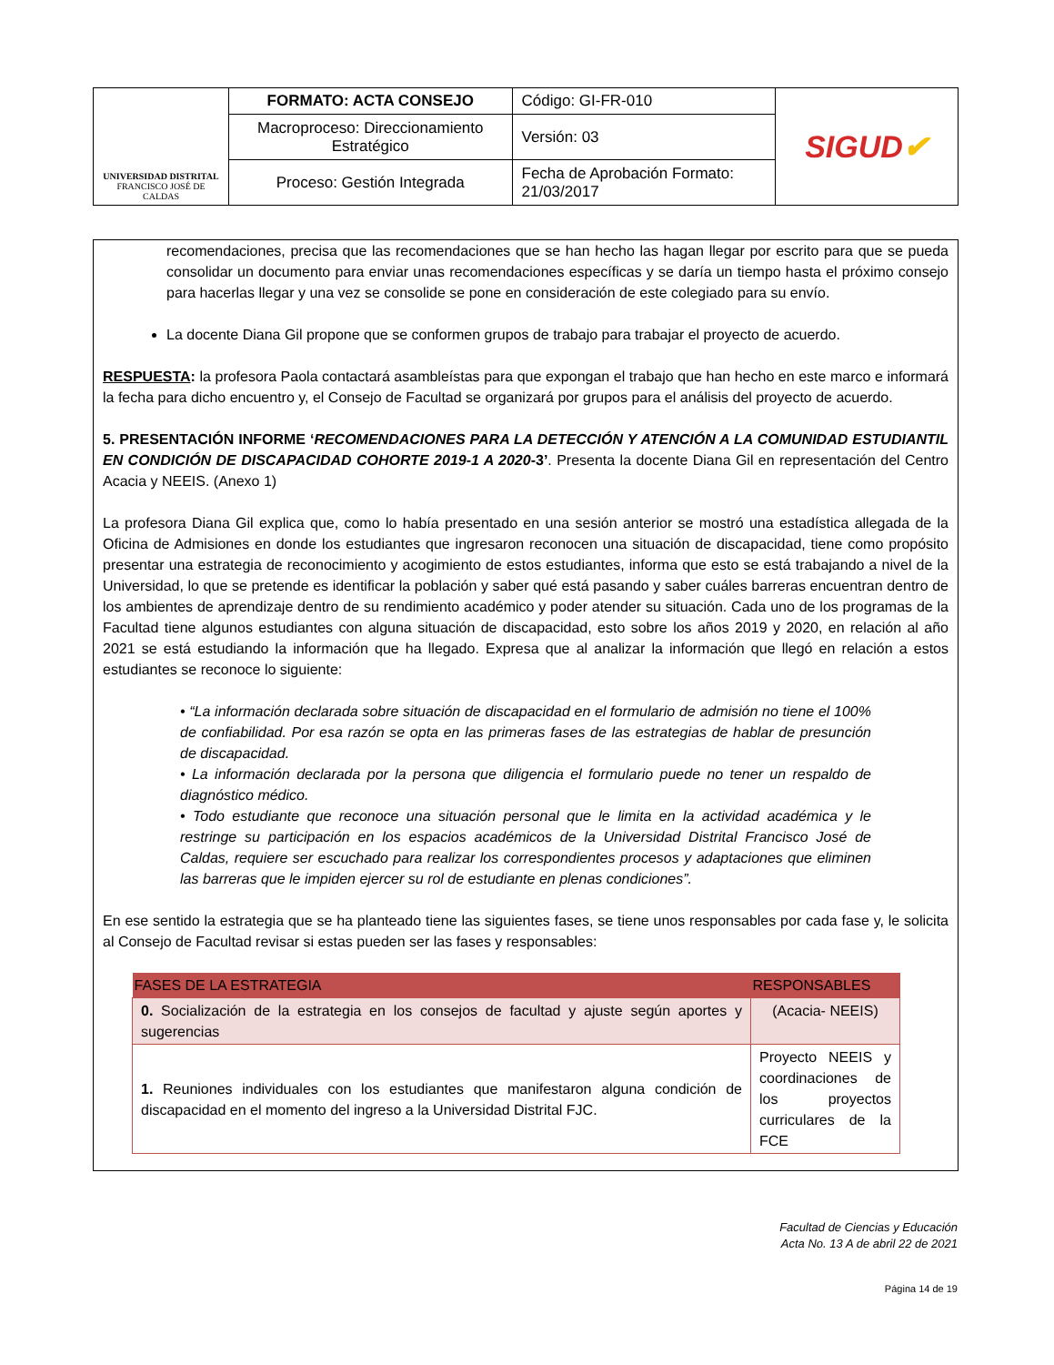| UNIVERSIDAD DISTRITAL FRANCISCO JOSÉ DE CALDAS | FORMATO: ACTA CONSEJO | Código: GI-FR-010 | SIGUD ✔ |
| | Macroproceso: Direccionamiento Estratégico | Versión: 03 | |
| | Proceso: Gestión Integrada | Fecha de Aprobación Formato: 21/03/2017 | |
recomendaciones, precisa que las recomendaciones que se han hecho las hagan llegar por escrito para que se pueda consolidar un documento para enviar unas recomendaciones específicas y se daría un tiempo hasta el próximo consejo para hacerlas llegar y una vez se consolide se pone en consideración de este colegiado para su envío.
La docente Diana Gil propone que se conformen grupos de trabajo para trabajar el proyecto de acuerdo.
RESPUESTA: la profesora Paola contactará asambleístas para que expongan el trabajo que han hecho en este marco e informará la fecha para dicho encuentro y, el Consejo de Facultad se organizará por grupos para el análisis del proyecto de acuerdo.
5. PRESENTACIÓN INFORME ‘RECOMENDACIONES PARA LA DETECCIÓN Y ATENCIÓN A LA COMUNIDAD ESTUDIANTIL EN CONDICIÓN DE DISCAPACIDAD COHORTE 2019-1 A 2020-3’. Presenta la docente Diana Gil en representación del Centro Acacia y NEEIS. (Anexo 1)
La profesora Diana Gil explica que, como lo había presentado en una sesión anterior se mostró una estadística allegada de la Oficina de Admisiones en donde los estudiantes que ingresaron reconocen una situación de discapacidad, tiene como propósito presentar una estrategia de reconocimiento y acogimiento de estos estudiantes, informa que esto se está trabajando a nivel de la Universidad, lo que se pretende es identificar la población y saber qué está pasando y saber cuáles barreras encuentran dentro de los ambientes de aprendizaje dentro de su rendimiento académico y poder atender su situación. Cada uno de los programas de la Facultad tiene algunos estudiantes con alguna situación de discapacidad, esto sobre los años 2019 y 2020, en relación al año 2021 se está estudiando la información que ha llegado. Expresa que al analizar la información que llegó en relación a estos estudiantes se reconoce lo siguiente:
• “La información declarada sobre situación de discapacidad en el formulario de admisión no tiene el 100% de confiabilidad. Por esa razón se opta en las primeras fases de las estrategias de hablar de presunción de discapacidad.
• La información declarada por la persona que diligencia el formulario puede no tener un respaldo de diagnóstico médico.
• Todo estudiante que reconoce una situación personal que le limita en la actividad académica y le restringe su participación en los espacios académicos de la Universidad Distrital Francisco José de Caldas, requiere ser escuchado para realizar los correspondientes procesos y adaptaciones que eliminen las barreras que le impiden ejercer su rol de estudiante en plenas condiciones”.
En ese sentido la estrategia que se ha planteado tiene las siguientes fases, se tiene unos responsables por cada fase y, le solicita al Consejo de Facultad revisar si estas pueden ser las fases y responsables:
| FASES DE LA ESTRATEGIA | RESPONSABLES |
| --- | --- |
| 0. Socialización de la estrategia en los consejos de facultad y ajuste según aportes y sugerencias | (Acacia- NEEIS) |
| 1. Reuniones individuales con los estudiantes que manifestaron alguna condición de discapacidad en el momento del ingreso a la Universidad Distrital FJC. | Proyecto NEEIS y coordinaciones de los proyectos curriculares de la FCE |
Facultad de Ciencias y Educación
Acta No. 13 A de abril 22 de 2021
Página 14 de 19